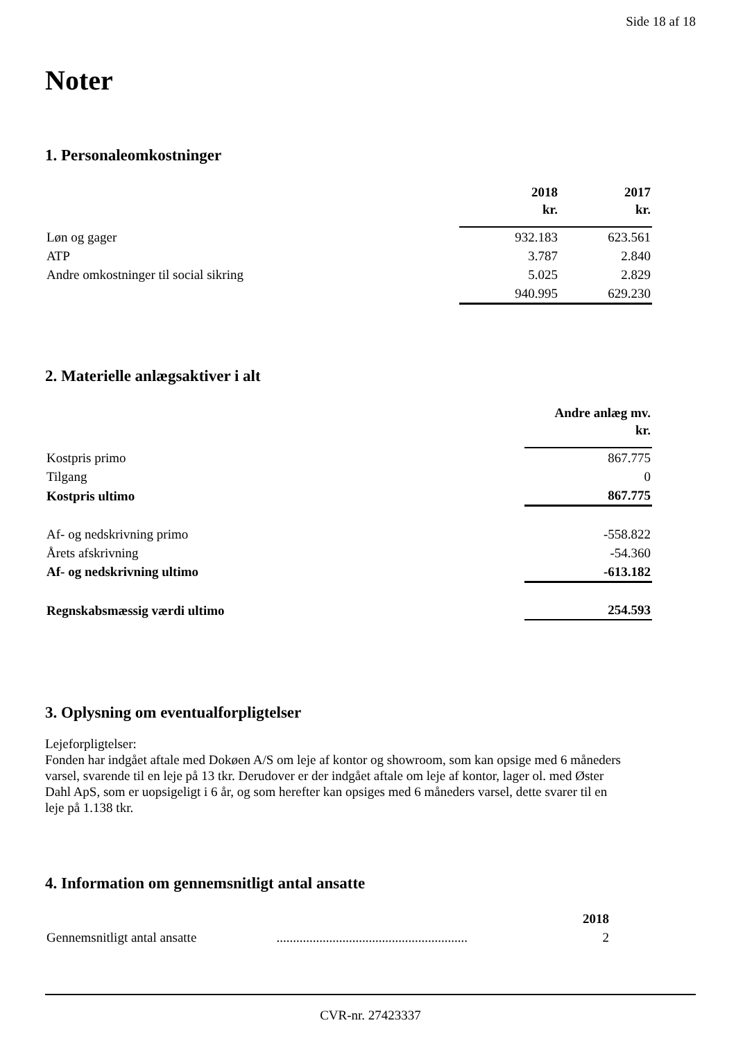Side 18 af 18
Noter
1. Personaleomkostninger
| | 2018 kr. | 2017 kr. |
| --- | --- | --- |
| Løn og gager | 932.183 | 623.561 |
| ATP | 3.787 | 2.840 |
| Andre omkostninger til social sikring | 5.025 | 2.829 |
| | 940.995 | 629.230 |
2. Materielle anlægsaktiver i alt
| | Andre anlæg mv. kr. |
| --- | --- |
| Kostpris primo | 867.775 |
| Tilgang | 0 |
| Kostpris ultimo | 867.775 |
| Af- og nedskrivning primo | -558.822 |
| Årets afskrivning | -54.360 |
| Af- og nedskrivning ultimo | -613.182 |
| Regnskabsmæssig værdi ultimo | 254.593 |
3. Oplysning om eventualforpligtelser
Lejeforpligtelser:
Fonden har indgået aftale med Dokøen A/S om leje af kontor og showroom, som kan opsige med 6 måneders varsel, svarende til en leje på 13 tkr. Derudover er der indgået aftale om leje af kontor, lager ol. med Øster Dahl ApS, som er uopsigeligt i 6 år, og som herefter kan opsiges med 6 måneders varsel, dette svarer til en leje på 1.138 tkr.
4. Information om gennemsnitligt antal ansatte
| | | 2018 |
| --- | --- | --- |
| Gennemsnitligt antal ansatte | .......................................................... | 2 |
CVR-nr. 27423337